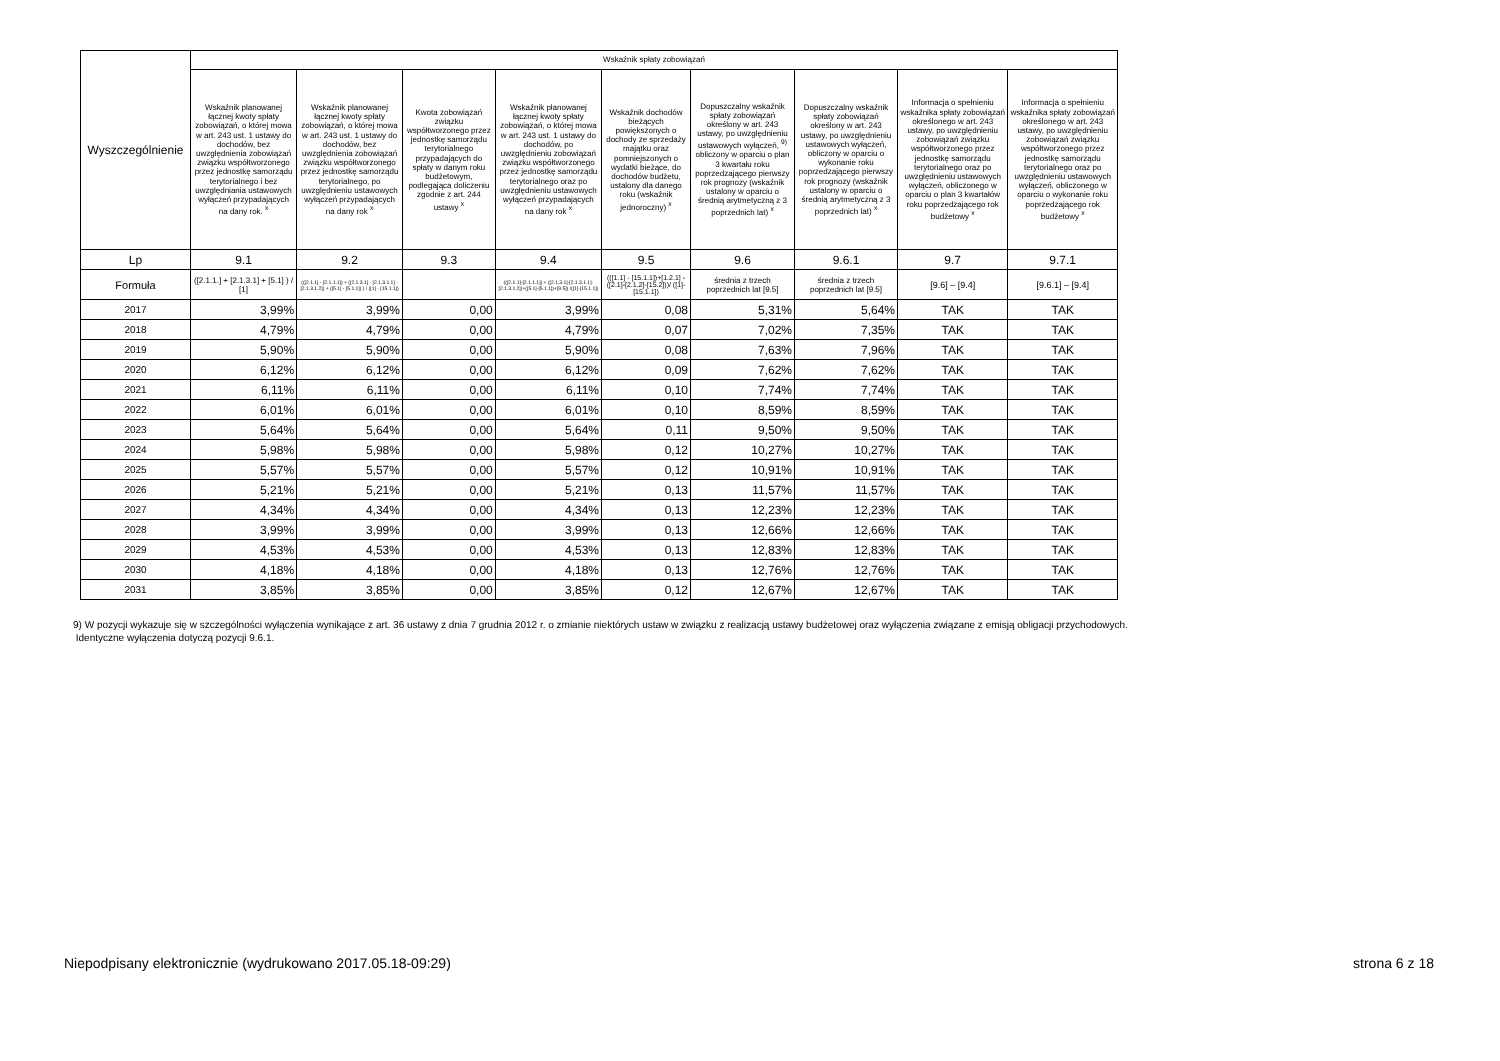| Wyszczególnienie | Wskaźnik spłaty zobowiązań | | | | | | | | |
| --- | --- | --- | --- | --- | --- | --- | --- | --- | --- |
| | Wskaźnik planowanej łącznej kwoty spłaty zobowiązań, o której mowa w art. 243 ust. 1 ustawy do dochodów, bez uwzględnienia zobowiązań związku współtworzonego przez jednostkę samorządu terytorialnego i bez uwzględniania ustawowych wyłączeń przypadających na dany rok. <sup>x</sup> | Wskaźnik planowanej łącznej kwoty spłaty zobowiązań, o której mowa w art. 243 ust. 1 ustawy do dochodów, bez uwzględnienia zobowiązań związku współtworzonego przez jednostkę samorządu terytorialnego, po uwzględnieniu ustawowych wyłączeń przypadających na dany rok <sup>x</sup> | Kwota zobowiązań związku współtworzonego przez jednostkę samorządu terytorialnego przypadających do spłaty w danym roku budżetowym, podlegająca doliczeniu zgodnie z art. 244 ustawy <sup>x</sup> | Wskaźnik planowanej łącznej kwoty spłaty zobowiązań, o której mowa w art. 243 ust. 1 ustawy do dochodów, po uwzględnieniu zobowiązań związku współtworzonego przez jednostkę samorządu terytorialnego oraz po uwzględnieniu ustawowych wyłączeń przypadających na dany rok <sup>x</sup> | Wskaźnik dochodów bieżących powiększonych o dochody ze sprzedaży majątku oraz pomniejszonych o wydatki bieżące, do dochodów budżetu, ustalony dla danego roku (wskaźnik jednoroczny) <sup>x</sup> | Dopuszczalny wskaźnik spłaty zobowiązań określony w art. 243 ustawy, po uwzględnieniu ustawowych wyłączeń, <sup>9)</sup> obliczony w oparciu o plan 3 kwartału roku poprzedzającego pierwszy rok prognozy (wskaźnik ustalony w oparciu o średnią arytmetyczną z 3 poprzednich lat) <sup>x</sup> | Dopuszczalny wskaźnik spłaty zobowiązań określony w art. 243 ustawy, po uwzględnieniu ustawowych wyłączeń, obliczony w oparciu o wykonanie roku poprzedzającego pierwszy rok prognozy (wskaźnik ustalony w oparciu o średnią arytmetyczną z 3 poprzednich lat) <sup>x</sup> | Informacja o spełnieniu wskaźnika spłaty zobowiązań określonego w art. 243 ustawy, po uwzględnieniu zobowiązań związku współtworzonego przez jednostkę samorządu terytorialnego oraz po uwzględnieniu ustawowych wyłączeń, obliczonego w oparciu o plan 3 kwartałów roku poprzedzającego rok budżetowy <sup>x</sup> | Informacja o spełnieniu wskaźnika spłaty zobowiązań określonego w art. 243 ustawy, po uwzględnieniu zobowiązań związku współtworzonego przez jednostkę samorządu terytorialnego oraz po uwzględnieniu ustawowych wyłączeń, obliczonego w oparciu o wykonanie roku poprzedzającego rok budżetowy <sup>x</sup> |
| Lp | 9.1 | 9.2 | 9.3 | 9.4 | 9.5 | 9.6 | 9.6.1 | 9.7 | 9.7.1 |
| Formuła | ([2.1.1.] + [2.1.3.1] + [5.1] ) / [1] | (([2.1.1] - [2.1.1.1]) + ([2.1.3.1] - [2.1.3.1.1] - [2.1.3.1.2]) + ([5.1] - [5.1.1]) ) / ([1] - [15.1.1]) | | (([2.1.1]-[2.1.1.1]) + ([2.1.3.1]-[2.1.3.1.1]-[2.1.3.1.2])+([5.1]-[5.1.1])+[9.5]) /([1]-[15.1.1]) | (([1.1] - [15.1.1])+[1.2.1] - ([2.1]-[2.1.2]-[15.2]))/ ([1]-[15.1.1]) | średnia z trzech poprzednich lat [9.5] | średnia z trzech poprzednich lat [9.5] | [9.6] – [9.4] | [9.6.1] – [9.4] |
| 2017 | 3,99% | 3,99% | 0,00 | 3,99% | 0,08 | 5,31% | 5,64% | TAK | TAK |
| 2018 | 4,79% | 4,79% | 0,00 | 4,79% | 0,07 | 7,02% | 7,35% | TAK | TAK |
| 2019 | 5,90% | 5,90% | 0,00 | 5,90% | 0,08 | 7,63% | 7,96% | TAK | TAK |
| 2020 | 6,12% | 6,12% | 0,00 | 6,12% | 0,09 | 7,62% | 7,62% | TAK | TAK |
| 2021 | 6,11% | 6,11% | 0,00 | 6,11% | 0,10 | 7,74% | 7,74% | TAK | TAK |
| 2022 | 6,01% | 6,01% | 0,00 | 6,01% | 0,10 | 8,59% | 8,59% | TAK | TAK |
| 2023 | 5,64% | 5,64% | 0,00 | 5,64% | 0,11 | 9,50% | 9,50% | TAK | TAK |
| 2024 | 5,98% | 5,98% | 0,00 | 5,98% | 0,12 | 10,27% | 10,27% | TAK | TAK |
| 2025 | 5,57% | 5,57% | 0,00 | 5,57% | 0,12 | 10,91% | 10,91% | TAK | TAK |
| 2026 | 5,21% | 5,21% | 0,00 | 5,21% | 0,13 | 11,57% | 11,57% | TAK | TAK |
| 2027 | 4,34% | 4,34% | 0,00 | 4,34% | 0,13 | 12,23% | 12,23% | TAK | TAK |
| 2028 | 3,99% | 3,99% | 0,00 | 3,99% | 0,13 | 12,66% | 12,66% | TAK | TAK |
| 2029 | 4,53% | 4,53% | 0,00 | 4,53% | 0,13 | 12,83% | 12,83% | TAK | TAK |
| 2030 | 4,18% | 4,18% | 0,00 | 4,18% | 0,13 | 12,76% | 12,76% | TAK | TAK |
| 2031 | 3,85% | 3,85% | 0,00 | 3,85% | 0,12 | 12,67% | 12,67% | TAK | TAK |
9) W pozycji wykazuje się w szczególności wyłączenia wynikające z art. 36 ustawy z dnia 7 grudnia 2012 r. o zmianie niektórych ustaw w związku z realizacją ustawy budżetowej oraz wyłączenia związane z emisją obligacji przychodowych.
Identyczne wyłączenia dotyczą pozycji 9.6.1.
Niepodpisany elektronicznie (wydrukowano 2017.05.18-09:29) strona 6 z 18